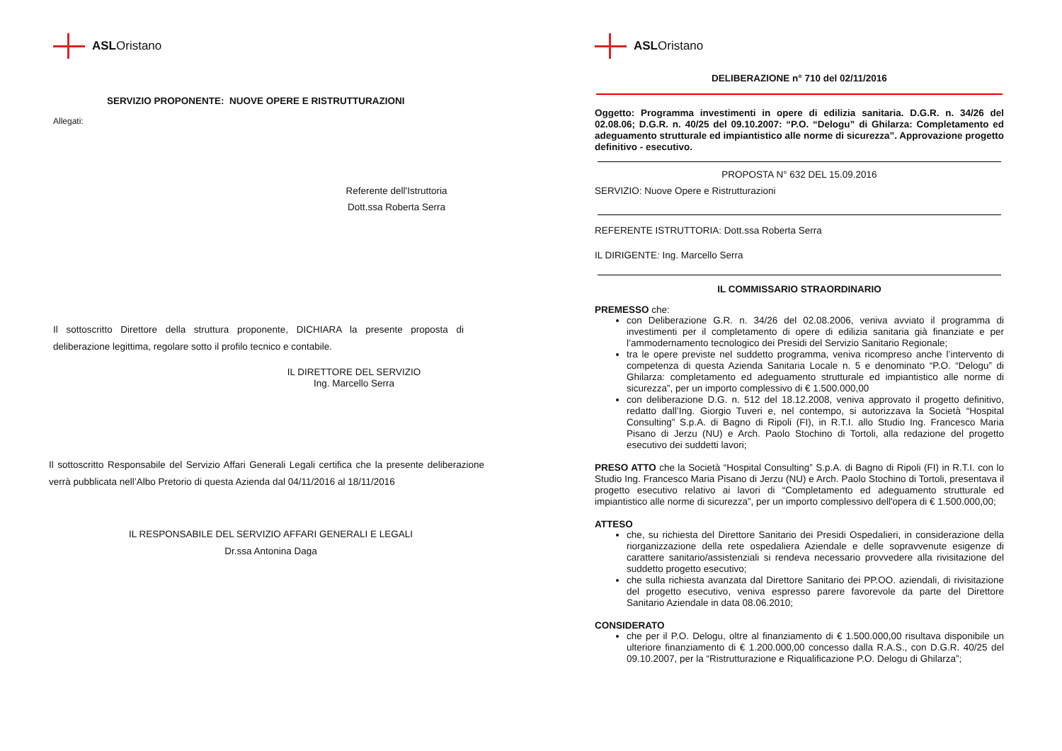ASLOristano
SERVIZIO PROPONENTE: NUOVE OPERE E RISTRUTTURAZIONI
Allegati:
Referente dell'Istruttoria
Dott.ssa Roberta Serra
Il sottoscritto Direttore della struttura proponente, DICHIARA la presente proposta di deliberazione legittima, regolare sotto il profilo tecnico e contabile.
IL DIRETTORE DEL SERVIZIO
Ing. Marcello Serra
Il sottoscritto Responsabile del Servizio Affari Generali Legali certifica che la presente deliberazione verrà pubblicata nell’Albo Pretorio di questa Azienda dal 04/11/2016 al 18/11/2016
IL RESPONSABILE DEL SERVIZIO AFFARI GENERALI E LEGALI
Dr.ssa Antonina Daga
ASLOristano
DELIBERAZIONE n° 710 del 02/11/2016
Oggetto: Programma investimenti in opere di edilizia sanitaria. D.G.R. n. 34/26 del 02.08.06; D.G.R. n. 40/25 del 09.10.2007: “P.O. “Delogu” di Ghilarza: Completamento ed adeguamento strutturale ed impiantistico alle norme di sicurezza”. Approvazione progetto definitivo - esecutivo.
PROPOSTA N° 632 DEL 15.09.2016
SERVIZIO: Nuove Opere e Ristrutturazioni
REFERENTE ISTRUTTORIA: Dott.ssa Roberta Serra
IL DIRIGENTE: Ing. Marcello Serra
IL COMMISSARIO STRAORDINARIO
PREMESSO che:
con Deliberazione G.R. n. 34/26 del 02.08.2006, veniva avviato il programma di investimenti per il completamento di opere di edilizia sanitaria già finanziate e per l’ammodernamento tecnologico dei Presidi del Servizio Sanitario Regionale;
tra le opere previste nel suddetto programma, veniva ricompreso anche l’intervento di competenza di questa Azienda Sanitaria Locale n. 5 e denominato “P.O. “Delogu” di Ghilarza: completamento ed adeguamento strutturale ed impiantistico alle norme di sicurezza”, per un importo complessivo di € 1.500.000,00
con deliberazione D.G. n. 512 del 18.12.2008, veniva approvato il progetto definitivo, redatto dall’Ing. Giorgio Tuveri e, nel contempo, si autorizzava la Società “Hospital Consulting” S.p.A. di Bagno di Ripoli (FI), in R.T.I. allo Studio Ing. Francesco Maria Pisano di Jerzu (NU) e Arch. Paolo Stochino di Tortoli, alla redazione del progetto esecutivo dei suddetti lavori;
PRESO ATTO che la Società “Hospital Consulting” S.p.A. di Bagno di Ripoli (FI) in R.T.I. con lo Studio Ing. Francesco Maria Pisano di Jerzu (NU) e Arch. Paolo Stochino di Tortoli, presentava il progetto esecutivo relativo ai lavori di “Completamento ed adeguamento strutturale ed impiantistico alle norme di sicurezza”, per un importo complessivo dell'opera di € 1.500.000,00;
ATTESO
che, su richiesta del Direttore Sanitario dei Presidi Ospedalieri, in considerazione della riorganizzazione della rete ospedaliera Aziendale e delle sopravvenute esigenze di carattere sanitario/assistenziali si rendeva necessario provvedere alla rivisitazione del suddetto progetto esecutivo;
che sulla richiesta avanzata dal Direttore Sanitario dei PP.OO. aziendali, di rivisitazione del progetto esecutivo, veniva espresso parere favorevole da parte del Direttore Sanitario Aziendale in data 08.06.2010;
CONSIDERATO
che per il P.O. Delogu, oltre al finanziamento di € 1.500.000,00 risultava disponibile un ulteriore finanziamento di € 1.200.000,00 concesso dalla R.A.S., con D.G.R. 40/25 del 09.10.2007, per la “Ristrutturazione e Riqualificazione P.O. Delogu di Ghilarza”;